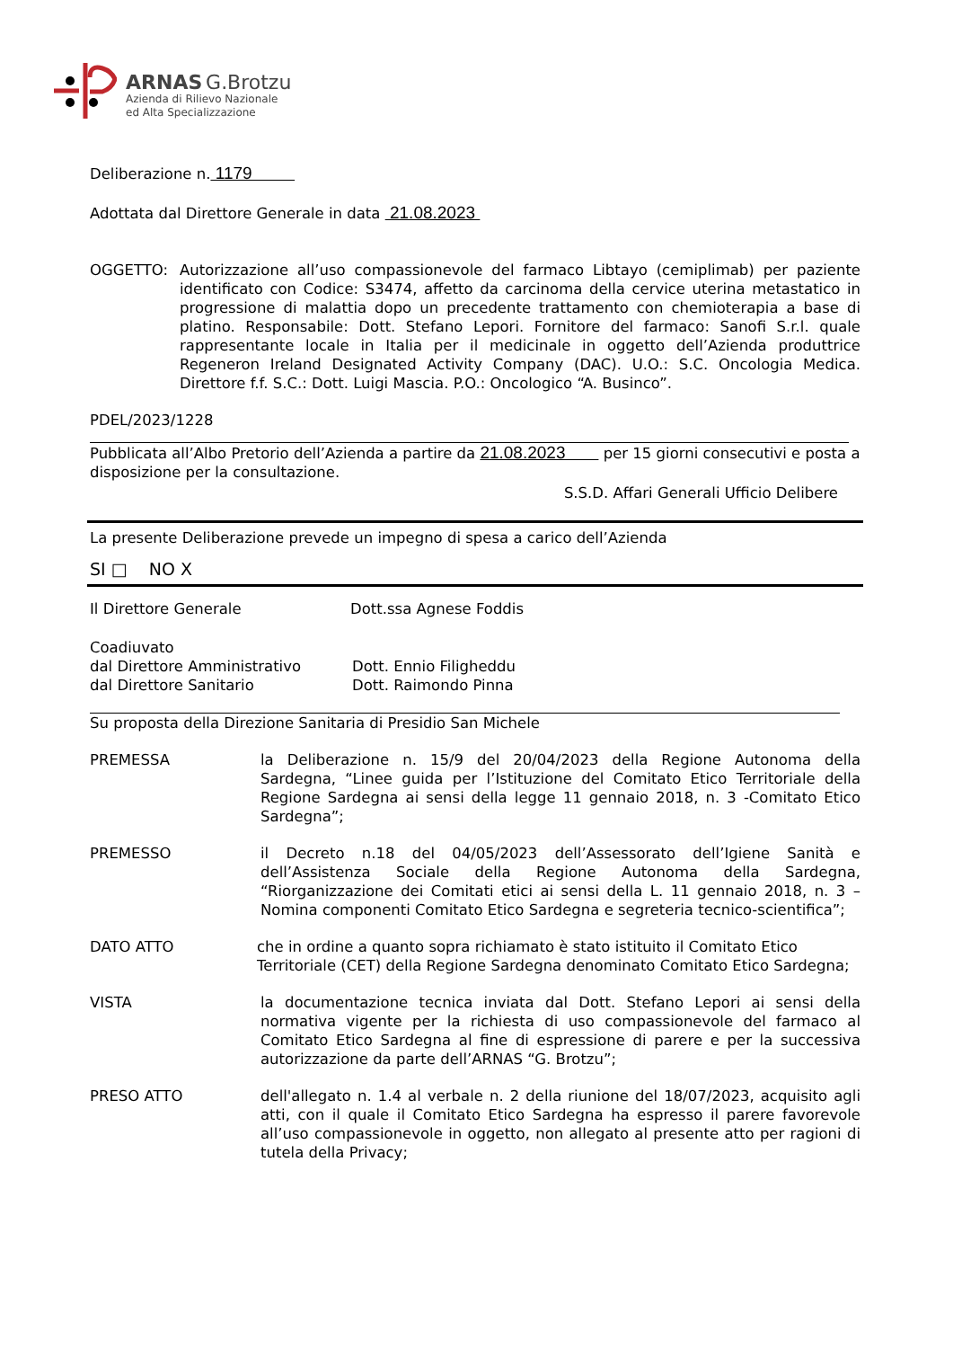ARNAS G.Brotzu
Azienda di Rilievo Nazionale
ed Alta Specializzazione
Deliberazione n. 1179
Adottata dal Direttore Generale in data 21.08.2023
OGGETTO: Autorizzazione all’uso compassionevole del farmaco Libtayo (cemiplimab) per paziente identificato con Codice: S3474, affetto da carcinoma della cervice uterina metastatico in progressione di malattia dopo un precedente trattamento con chemioterapia a base di platino. Responsabile: Dott. Stefano Lepori. Fornitore del farmaco: Sanofi S.r.l. quale rappresentante locale in Italia per il medicinale in oggetto dell’Azienda produttrice Regeneron Ireland Designated Activity Company (DAC). U.O.: S.C. Oncologia Medica. Direttore f.f. S.C.: Dott. Luigi Mascia. P.O.: Oncologico “A. Businco”.
PDEL/2023/1228
Pubblicata all’Albo Pretorio dell’Azienda a partire da 21.08.2023 per 15 giorni consecutivi e posta a disposizione per la consultazione.
S.S.D. Affari Generali Ufficio Delibere
La presente Deliberazione prevede un impegno di spesa a carico dell’Azienda
SI □ NO X
Il Direttore Generale Dott.ssa Agnese Foddis
Coadiuvato
dal Direttore Amministrativo
dal Direttore Sanitario
Dott. Ennio Filigheddu
Dott. Raimondo Pinna
Su proposta della Direzione Sanitaria di Presidio San Michele
PREMESSA la Deliberazione n. 15/9 del 20/04/2023 della Regione Autonoma della Sardegna, “Linee guida per l’Istituzione del Comitato Etico Territoriale della Regione Sardegna ai sensi della legge 11 gennaio 2018, n. 3 -Comitato Etico Sardegna”;
PREMESSO il Decreto n.18 del 04/05/2023 dell’Assessorato dell’Igiene Sanità e dell’Assistenza Sociale della Regione Autonoma della Sardegna, “Riorganizzazione dei Comitati etici ai sensi della L. 11 gennaio 2018, n. 3 – Nomina componenti Comitato Etico Sardegna e segreteria tecnico-scientifica”;
DATO ATTO che in ordine a quanto sopra richiamato è stato istituito il Comitato Etico Territoriale (CET) della Regione Sardegna denominato Comitato Etico Sardegna;
VISTA la documentazione tecnica inviata dal Dott. Stefano Lepori ai sensi della normativa vigente per la richiesta di uso compassionevole del farmaco al Comitato Etico Sardegna al fine di espressione di parere e per la successiva autorizzazione da parte dell’ARNAS “G. Brotzu”;
PRESO ATTO dell'allegato n. 1.4 al verbale n. 2 della riunione del 18/07/2023, acquisito agli atti, con il quale il Comitato Etico Sardegna ha espresso il parere favorevole all’uso compassionevole in oggetto, non allegato al presente atto per ragioni di tutela della Privacy;